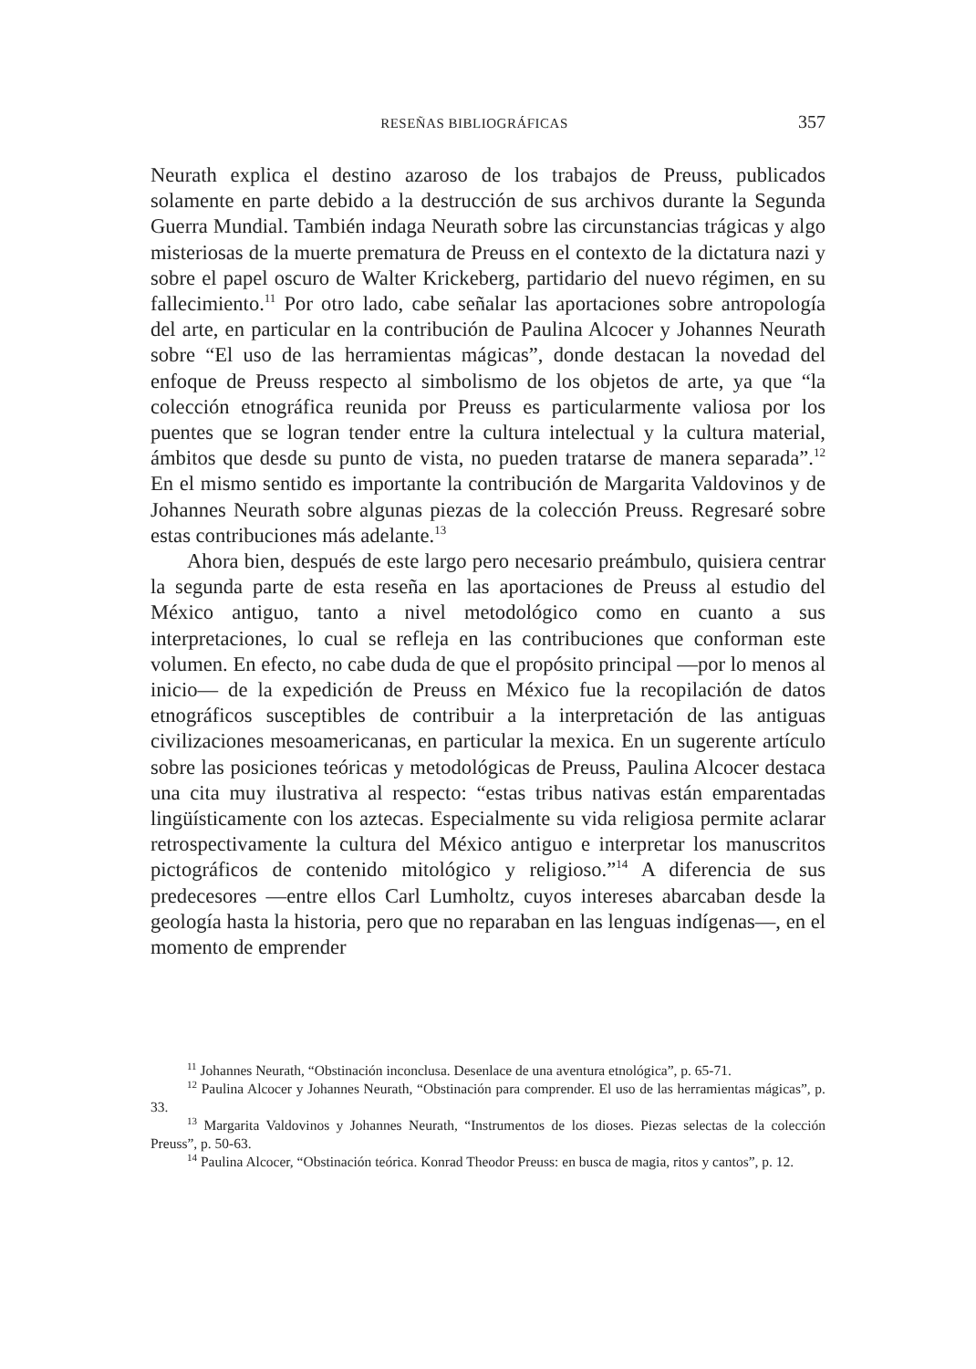RESEÑAS BIBLIOGRÁFICAS 357
Neurath explica el destino azaroso de los trabajos de Preuss, publicados solamente en parte debido a la destrucción de sus archivos durante la Segunda Guerra Mundial. También indaga Neurath sobre las circunstancias trágicas y algo misteriosas de la muerte prematura de Preuss en el contexto de la dictatura nazi y sobre el papel oscuro de Walter Krickeberg, partidario del nuevo régimen, en su fallecimiento.<sup>11</sup> Por otro lado, cabe señalar las aportaciones sobre antropología del arte, en particular en la contribución de Paulina Alcocer y Johannes Neurath sobre “El uso de las herramientas mágicas”, donde destacan la novedad del enfoque de Preuss respecto al simbolismo de los objetos de arte, ya que “la colección etnográfica reunida por Preuss es particularmente valiosa por los puentes que se logran tender entre la cultura intelectual y la cultura material, ámbitos que desde su punto de vista, no pueden tratarse de manera separada”.<sup>12</sup> En el mismo sentido es importante la contribución de Margarita Valdovinos y de Johannes Neurath sobre algunas piezas de la colección Preuss. Regresaré sobre estas contribuciones más adelante.<sup>13</sup>
Ahora bien, después de este largo pero necesario preámbulo, quisiera centrar la segunda parte de esta reseña en las aportaciones de Preuss al estudio del México antiguo, tanto a nivel metodológico como en cuanto a sus interpretaciones, lo cual se refleja en las contribuciones que conforman este volumen. En efecto, no cabe duda de que el propósito principal —por lo menos al inicio— de la expedición de Preuss en México fue la recopilación de datos etnográficos susceptibles de contribuir a la interpretación de las antiguas civilizaciones mesoamericanas, en particular la mexica. En un sugerente artículo sobre las posiciones teóricas y metodológicas de Preuss, Paulina Alcocer destaca una cita muy ilustrativa al respecto: “estas tribus nativas están emparentadas lingüísticamente con los aztecas. Especialmente su vida religiosa permite aclarar retrospectivamente la cultura del México antiguo e interpretar los manuscritos pictográficos de contenido mitológico y religioso.”<sup>14</sup> A diferencia de sus predecesores —entre ellos Carl Lumholtz, cuyos intereses abarcaban desde la geología hasta la historia, pero que no reparaban en las lenguas indígenas—, en el momento de emprender
<sup>11</sup> Johannes Neurath, “Obstinación inconclusa. Desenlace de una aventura etnológica”, p. 65-71.
<sup>12</sup> Paulina Alcocer y Johannes Neurath, “Obstinación para comprender. El uso de las herramientas mágicas”, p. 33.
<sup>13</sup> Margarita Valdovinos y Johannes Neurath, “Instrumentos de los dioses. Piezas selectas de la colección Preuss”, p. 50-63.
<sup>14</sup> Paulina Alcocer, “Obstinación teórica. Konrad Theodor Preuss: en busca de magia, ritos y cantos”, p. 12.